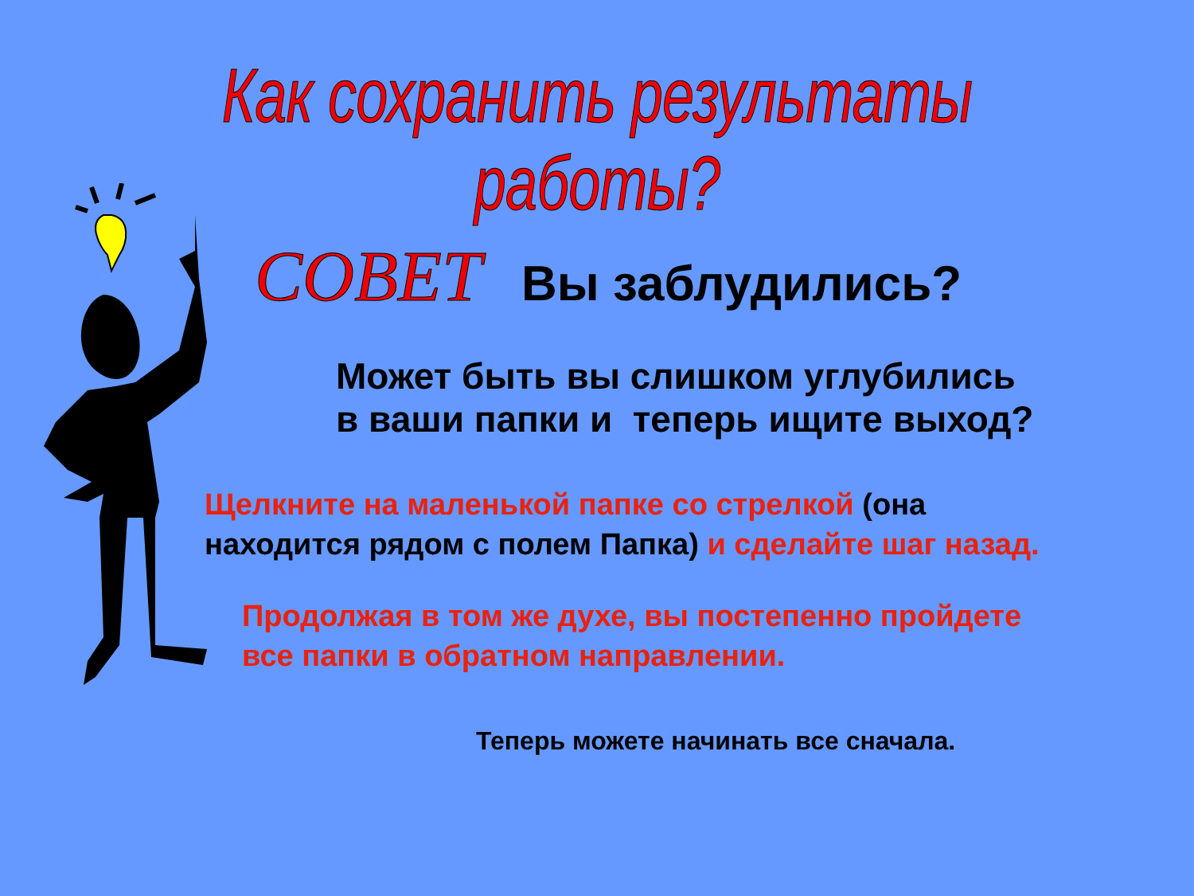Как сохранить результаты работы?
СОВЕТ Вы заблудились?
Может быть вы слишком углубились
в ваши папки и теперь ищите выход?
Щелкните на маленькой папке со стрелкой (она
находится рядом с полем Папка) и сделайте шаг назад.
Продолжая в том же духе, вы постепенно пройдете
все папки в обратном направлении.
Теперь можете начинать все сначала.